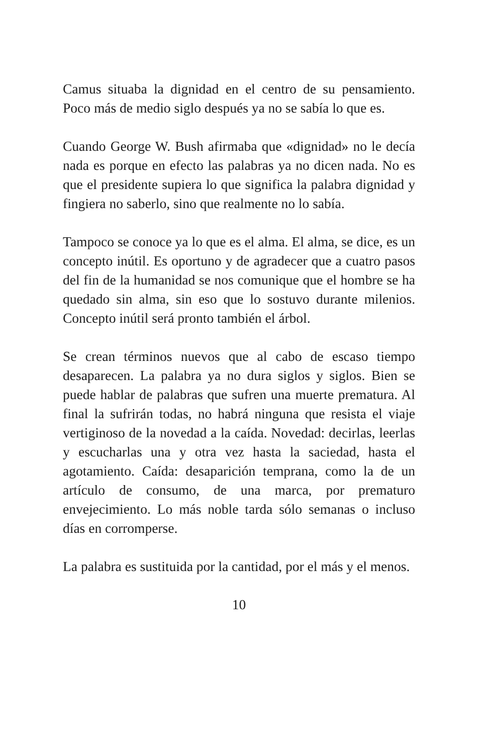Camus situaba la dignidad en el centro de su pensamiento. Poco más de medio siglo después ya no se sabía lo que es.
Cuando George W. Bush afirmaba que «dignidad» no le decía nada es porque en efecto las palabras ya no dicen nada. No es que el presidente supiera lo que significa la palabra dignidad y fingiera no saberlo, sino que realmente no lo sabía.
Tampoco se conoce ya lo que es el alma. El alma, se dice, es un concepto inútil. Es oportuno y de agradecer que a cuatro pasos del fin de la humanidad se nos comunique que el hombre se ha quedado sin alma, sin eso que lo sostuvo durante milenios. Concepto inútil será pronto también el árbol.
Se crean términos nuevos que al cabo de escaso tiempo desaparecen. La palabra ya no dura siglos y siglos. Bien se puede hablar de palabras que sufren una muerte prematura. Al final la sufrirán todas, no habrá ninguna que resista el viaje vertiginoso de la novedad a la caída. Novedad: decirlas, leerlas y escucharlas una y otra vez hasta la saciedad, hasta el agotamiento. Caída: desaparición temprana, como la de un artículo de consumo, de una marca, por prematuro envejecimiento. Lo más noble tarda sólo semanas o incluso días en corromperse.
La palabra es sustituida por la cantidad, por el más y el menos.
10